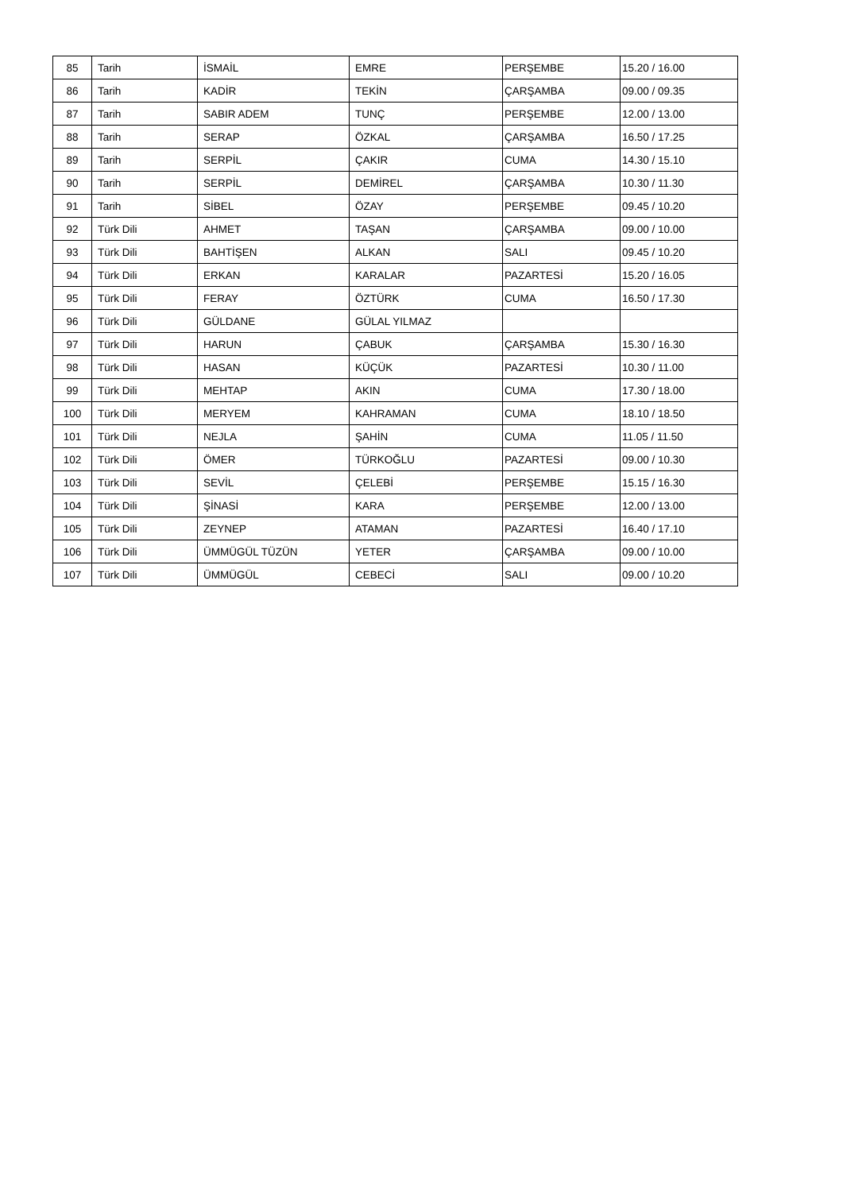| 85 | Tarih | İSMAİL | EMRE | PERŞEMBE | 15.20 / 16.00 |
| 86 | Tarih | KADİR | TEKİN | ÇARŞAMBA | 09.00 / 09.35 |
| 87 | Tarih | SABIR ADEM | TUNÇ | PERŞEMBE | 12.00 / 13.00 |
| 88 | Tarih | SERAP | ÖZKAL | ÇARŞAMBA | 16.50 / 17.25 |
| 89 | Tarih | SERPİL | ÇAKIR | CUMA | 14.30 / 15.10 |
| 90 | Tarih | SERPİL | DEMİREL | ÇARŞAMBA | 10.30 / 11.30 |
| 91 | Tarih | SİBEL | ÖZAY | PERŞEMBE | 09.45 / 10.20 |
| 92 | Türk Dili | AHMET | TAŞAN | ÇARŞAMBA | 09.00 / 10.00 |
| 93 | Türk Dili | BAHTİŞEN | ALKAN | SALI | 09.45 / 10.20 |
| 94 | Türk Dili | ERKAN | KARALAR | PAZARTESİ | 15.20 / 16.05 |
| 95 | Türk Dili | FERAY | ÖZTÜRK | CUMA | 16.50 / 17.30 |
| 96 | Türk Dili | GÜLDANE | GÜLAL YILMAZ | | |
| 97 | Türk Dili | HARUN | ÇABUK | ÇARŞAMBA | 15.30 / 16.30 |
| 98 | Türk Dili | HASAN | KÜÇÜK | PAZARTESİ | 10.30 / 11.00 |
| 99 | Türk Dili | MEHTAP | AKIN | CUMA | 17.30 / 18.00 |
| 100 | Türk Dili | MERYEM | KAHRAMAN | CUMA | 18.10 / 18.50 |
| 101 | Türk Dili | NEJLA | ŞAHİN | CUMA | 11.05 / 11.50 |
| 102 | Türk Dili | ÖMER | TÜRKOĞLU | PAZARTESİ | 09.00 / 10.30 |
| 103 | Türk Dili | SEVİL | ÇELEBİ | PERŞEMBE | 15.15 / 16.30 |
| 104 | Türk Dili | ŞİNASİ | KARA | PERŞEMBE | 12.00 / 13.00 |
| 105 | Türk Dili | ZEYNEP | ATAMAN | PAZARTESİ | 16.40 / 17.10 |
| 106 | Türk Dili | ÜMMÜGÜL TÜZÜN | YETER | ÇARŞAMBA | 09.00 / 10.00 |
| 107 | Türk Dili | ÜMMÜGÜL | CEBECİ | SALI | 09.00 / 10.20 |